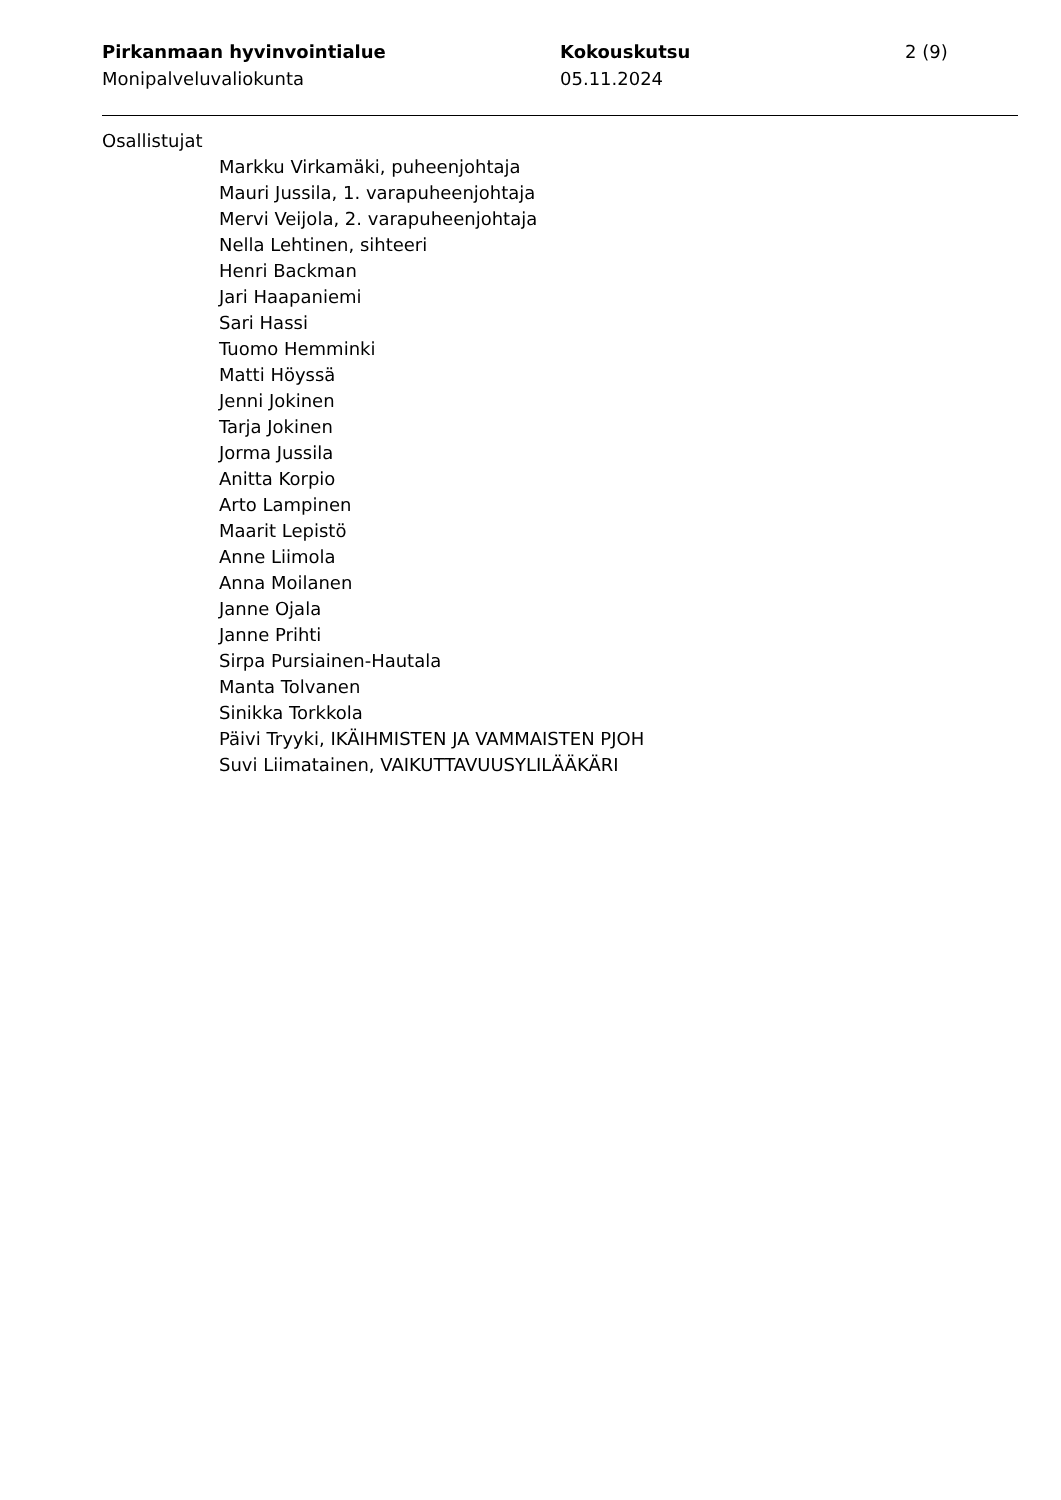Pirkanmaan hyvinvointialue
Monipalveluvaliokunta
Kokouskutsu
05.11.2024
2 (9)
Osallistujat
Markku Virkamäki, puheenjohtaja
Mauri Jussila, 1. varapuheenjohtaja
Mervi Veijola, 2. varapuheenjohtaja
Nella Lehtinen, sihteeri
Henri Backman
Jari Haapaniemi
Sari Hassi
Tuomo Hemminki
Matti Höyssä
Jenni Jokinen
Tarja Jokinen
Jorma Jussila
Anitta Korpio
Arto Lampinen
Maarit Lepistö
Anne Liimola
Anna Moilanen
Janne Ojala
Janne Prihti
Sirpa Pursiainen-Hautala
Manta Tolvanen
Sinikka Torkkola
Päivi Tryyki, IKÄIHMISTEN JA VAMMAISTEN PJOH
Suvi Liimatainen, VAIKUTTAVUUSYLILÄÄKÄRI